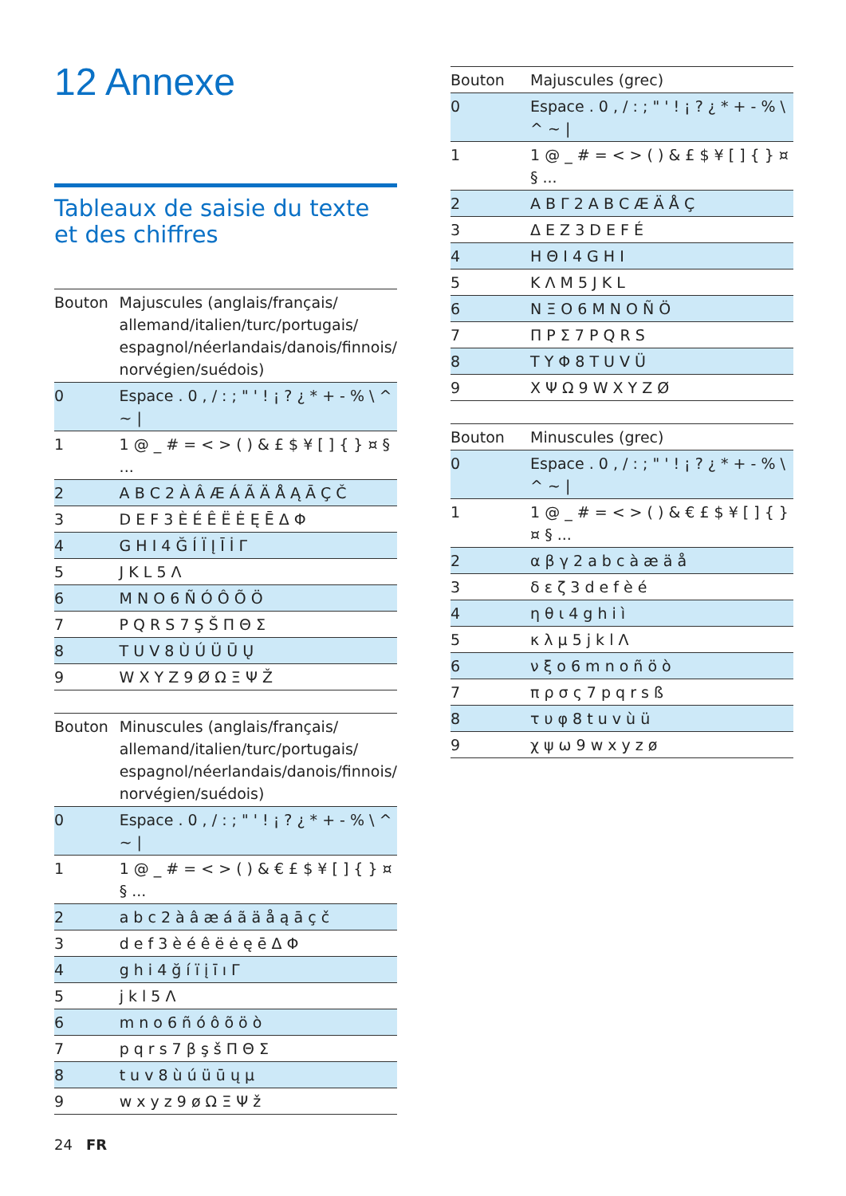12 Annexe
Tableaux de saisie du texte et des chiffres
| Bouton | Majuscules (anglais/français/ allemand/italien/turc/portugais/ espagnol/néerlandais/danois/finnois/ norvégien/suédois) |
| --- | --- |
| 0 | Espace . 0 , / : ; " ' ! ¡ ? ¿ * + - % \ ^ ~ / |
| 1 | 1 @ _ # = < > ( ) & £ $ ¥ [ ] { } ¤ § ... |
| 2 | A B C 2 À Â Æ Á Ã Ä Å Ą Ā Ç Č |
| 3 | D E F 3 È É Ê Ë Ė Ę Ē Δ Φ |
| 4 | G H I 4 Ğ Í Ï Į Ī İ Γ |
| 5 | J K L 5 Λ |
| 6 | M N O 6 Ñ Ó Ô Õ Ö |
| 7 | P Q R S 7 Ş Š Π Θ Σ |
| 8 | T U V 8 Ù Ú Ü Ū Ų |
| 9 | W X Y Z 9 Ø Ω Ξ Ψ Ž |
| Bouton | Minuscules (anglais/français/ allemand/italien/turc/portugais/ espagnol/néerlandais/danois/finnois/ norvégien/suédois) |
| --- | --- |
| 0 | Espace . 0 , / : ; " ' ! ¡ ? ¿ * + - % \ ^ ~ / |
| 1 | 1 @ _ # = < > ( ) & € £ $ ¥ [ ] { } ¤ § ... |
| 2 | a b c 2 à â æ á ã ä å ą ā ç č |
| 3 | d e f 3 è é ê ë ė ę ē Δ Φ |
| 4 | g h i 4 ğ í ï į ī ı Γ |
| 5 | j k l 5 Λ |
| 6 | m n o 6 ñ ó ô õ ö ò |
| 7 | p q r s 7 β ş š Π Θ Σ |
| 8 | t u v 8 ù ú ü ū ų µ |
| 9 | w x y z 9 ø Ω Ξ Ψ ž |
| Bouton | Majuscules (grec) |
| --- | --- |
| 0 | Espace . 0 , / : ; " ' ! ¡ ? ¿ * + - % \ ^ ~ / |
| 1 | 1 @ _ # = < > ( ) & £ $ ¥ [ ] { } ¤ § ... |
| 2 | Α Β Γ 2 A B C Æ Ä Å Ç |
| 3 | Δ Ε Ζ 3 D E F É |
| 4 | Η Θ Ι 4 G H I |
| 5 | Κ Λ Μ 5 J K L |
| 6 | Ν Ξ Ο 6 M N O Ñ Ö |
| 7 | Π Ρ Σ 7 P Q R S |
| 8 | Τ Υ Φ 8 T U V Ü |
| 9 | Χ Ψ Ω 9 W X Y Z Ø |
| Bouton | Minuscules (grec) |
| --- | --- |
| 0 | Espace . 0 , / : ; " ' ! ¡ ? ¿ * + - % \ ^ ~ / |
| 1 | 1 @ _ # = < > ( ) & € £ $ ¥ [ ] { } ¤ § ... |
| 2 | α β γ 2 a b c à æ ä å |
| 3 | δ ε ζ 3 d e f è é |
| 4 | η θ ι 4 g h i ì |
| 5 | κ λ μ 5 j k l Λ |
| 6 | ν ξ ο 6 m n o ñ ö ò |
| 7 | π ρ σ ς 7 p q r s ß |
| 8 | τ υ φ 8 t u v ù ü |
| 9 | χ ψ ω 9 w x y z ø |
24 FR